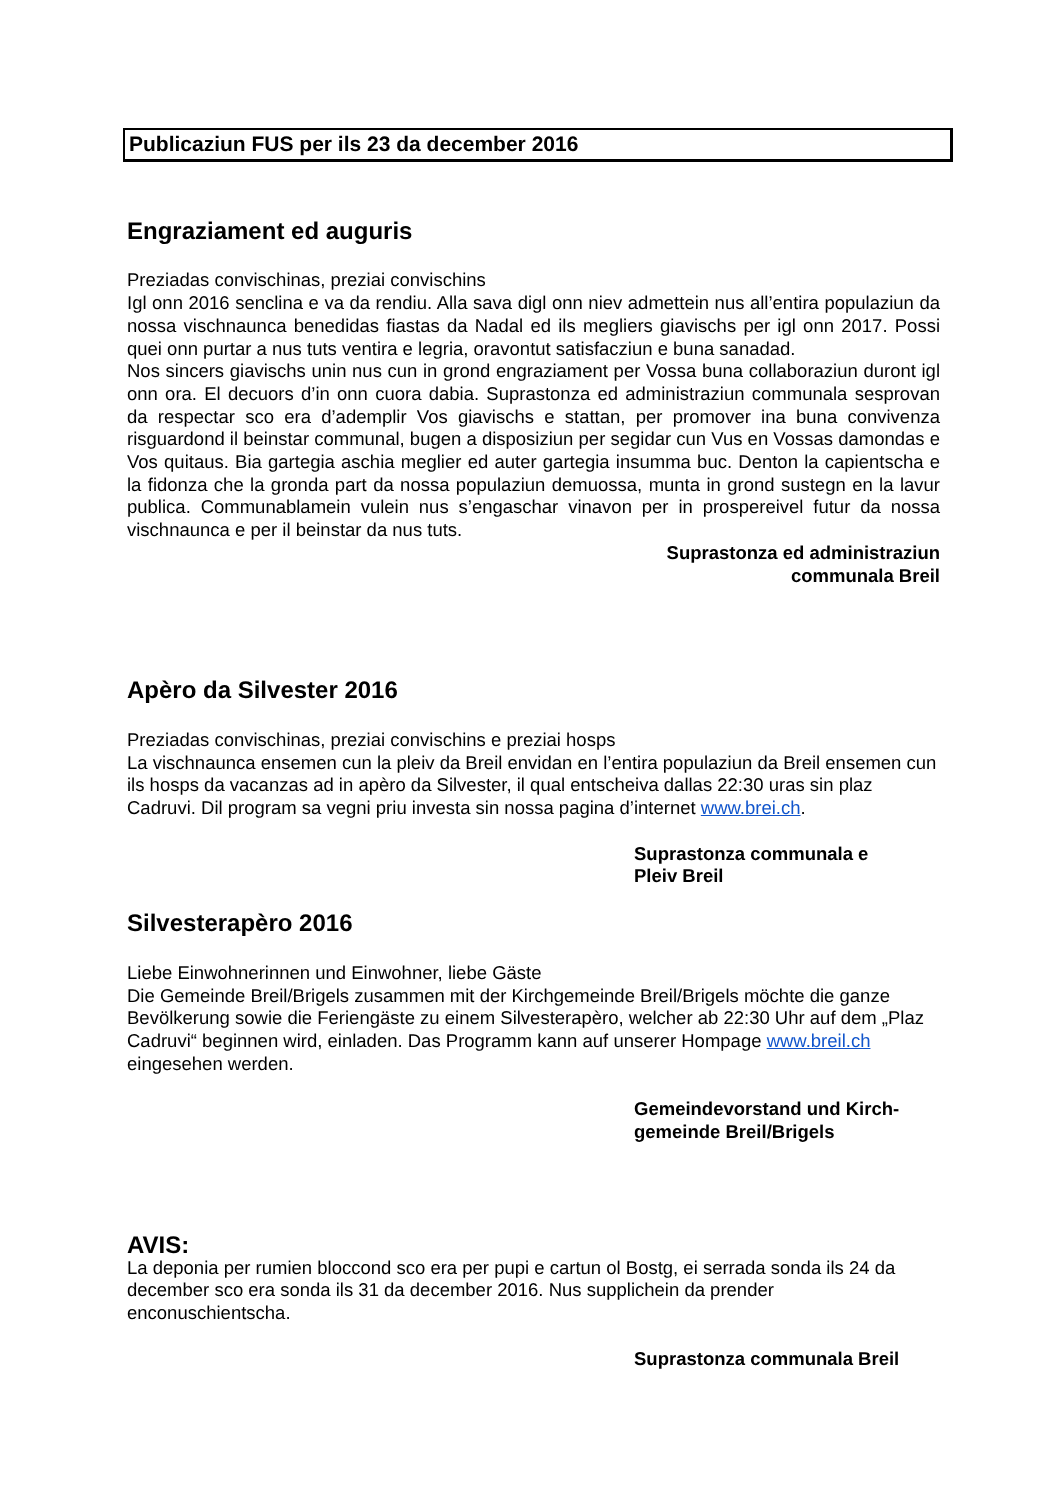Publicaziun FUS per ils 23 da december 2016
Engraziament ed auguris
Preziadas convischinas, preziai convischins
Igl onn 2016 senclina e va da rendiu. Alla sava digl onn niev admettein nus all’entira populaziun da nossa vischnaunca benedidas fiastas da Nadal ed ils megliers giavischs per igl onn 2017. Possi quei onn purtar a nus tuts ventira e legria, oravontut satisfacziun e buna sanadad.
Nos sincers giavischs unin nus cun in grond engraziament per Vossa buna collaboraziun duront igl onn ora. El decuors d’in onn cuora dabia. Suprastonza ed administraziun communala sesprovan da respectar sco era d’ademplir Vos giavischs e stattan, per promover ina buna convivenza risguardond il beinstar communal, bugen a disposiziun per segidar cun Vus en Vossas damondas e Vos quitaus. Bia gartegia aschia meglier ed auter gartegia insumma buc. Denton la capientscha e la fidonza che la gronda part da nossa populaziun demuossa, munta in grond sustegn en la lavur publica. Communablamein vulein nus s’engaschar vinavon per in prospereivel futur da nossa vischnaunca e per il beinstar da nus tuts.
Suprastonza ed administraziun
communala Breil
Apèro da Silvester 2016
Preziadas convischinas, preziai convischins e preziai hosps
La vischnaunca ensemen cun la pleiv da Breil envidan en l’entira populaziun da Breil ensemen cun ils hosps da vacanzas ad in apèro da Silvester, il qual entscheiva dallas 22:30 uras sin plaz Cadruvi. Dil program sa vegni priu investa sin nossa pagina d’internet www.brei.ch.
Suprastonza communala e
Pleiv Breil
Silvesterapèro 2016
Liebe Einwohnerinnen und Einwohner, liebe Gäste
Die Gemeinde Breil/Brigels zusammen mit der Kirchgemeinde Breil/Brigels möchte die ganze Bevölkerung sowie die Feriengäste zu einem Silvesterapèro, welcher ab 22:30 Uhr auf dem „Plaz Cadruvi“ beginnen wird, einladen. Das Programm kann auf unserer Hompage www.breil.ch eingesehen werden.
Gemeindevorstand und Kirch-
gemeinde Breil/Brigels
AVIS:
La deponia per rumien bloccond sco era per pupi e cartun ol Bostg, ei serrada sonda ils 24 da december sco era sonda ils 31 da december 2016. Nus supplichein da prender enconuschientscha.
Suprastonza communala Breil